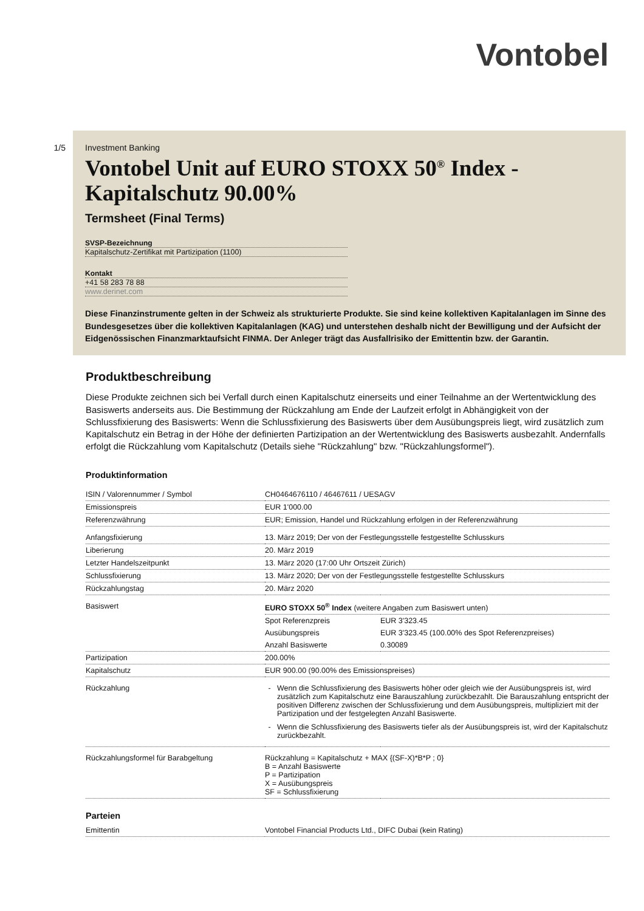Vontobel
1/5 Investment Banking
Vontobel Unit auf EURO STOXX 50<sup>®</sup> Index - Kapitalschutz 90.00%
Termsheet (Final Terms)
SVSP-Bezeichnung
Kapitalschutz-Zertifikat mit Partizipation (1100)
Kontakt
+41 58 283 78 88
www.derinet.com
Diese Finanzinstrumente gelten in der Schweiz als strukturierte Produkte. Sie sind keine kollektiven Kapitalanlagen im Sinne des Bundesgesetzes über die kollektiven Kapitalanlagen (KAG) und unterstehen deshalb nicht der Bewilligung und der Aufsicht der Eidgenössischen Finanzmarktaufsicht FINMA. Der Anleger trägt das Ausfallrisiko der Emittentin bzw. der Garantin.
Produktbeschreibung
Diese Produkte zeichnen sich bei Verfall durch einen Kapitalschutz einerseits und einer Teilnahme an der Wertentwicklung des Basiswerts anderseits aus. Die Bestimmung der Rückzahlung am Ende der Laufzeit erfolgt in Abhängigkeit von der Schlussfixierung des Basiswerts: Wenn die Schlussfixierung des Basiswerts über dem Ausübungspreis liegt, wird zusätzlich zum Kapitalschutz ein Betrag in der Höhe der definierten Partizipation an der Wertentwicklung des Basiswerts ausbezahlt. Andernfalls erfolgt die Rückzahlung vom Kapitalschutz (Details siehe "Rückzahlung" bzw. "Rückzahlungsformel").
Produktinformation
| ISIN / Valorennummer / Symbol | CH0464676110 / 46467611 / UESAGV | |
| Emissionspreis | EUR 1'000.00 | |
| Referenzwährung | EUR; Emission, Handel und Rückzahlung erfolgen in der Referenzwährung | |
| Anfangsfixierung | 13. März 2019; Der von der Festlegungsstelle festgestellte Schlusskurs | |
| Liberierung | 20. März 2019 | |
| Letzter Handelszeitpunkt | 13. März 2020 (17:00 Uhr Ortszeit Zürich) | |
| Schlussfixierung | 13. März 2020; Der von der Festlegungsstelle festgestellte Schlusskurs | |
| Rückzahlungstag | 20. März 2020 | |
| Basiswert | EURO STOXX 50<sup>®</sup> Index (weitere Angaben zum Basiswert unten) | |
| | Spot Referenzpreis | EUR 3'323.45 |
| | Ausübungspreis | EUR 3'323.45 (100.00% des Spot Referenzpreises) |
| | Anzahl Basiswerte | 0.30089 |
| Partizipation | 200.00% | |
| Kapitalschutz | EUR 900.00 (90.00% des Emissionspreises) | |
| Rückzahlung | Wenn die Schlussfixierung des Basiswerts höher oder gleich wie der Ausübungspreis ist, wird zusätzlich zum Kapitalschutz eine Barauszahlung zurückbezahlt. Die Barauszahlung entspricht der positiven Differenz zwischen der Schlussfixierung und dem Ausübungspreis, multipliziert mit der Partizipation und der festgelegten Anzahl Basiswerte. Wenn die Schlussfixierung des Basiswerts tiefer als der Ausübungspreis ist, wird der Kapitalschutz zurückbezahlt. | |
| Rückzahlungsformel für Barabgeltung | Rückzahlung = Kapitalschutz + MAX {(SF-X)*B*P ; 0} B = Anzahl Basiswerte P = Partizipation X = Ausübungspreis SF = Schlussfixierung | |
Parteien
| Emittentin | Vontobel Financial Products Ltd., DIFC Dubai (kein Rating) |